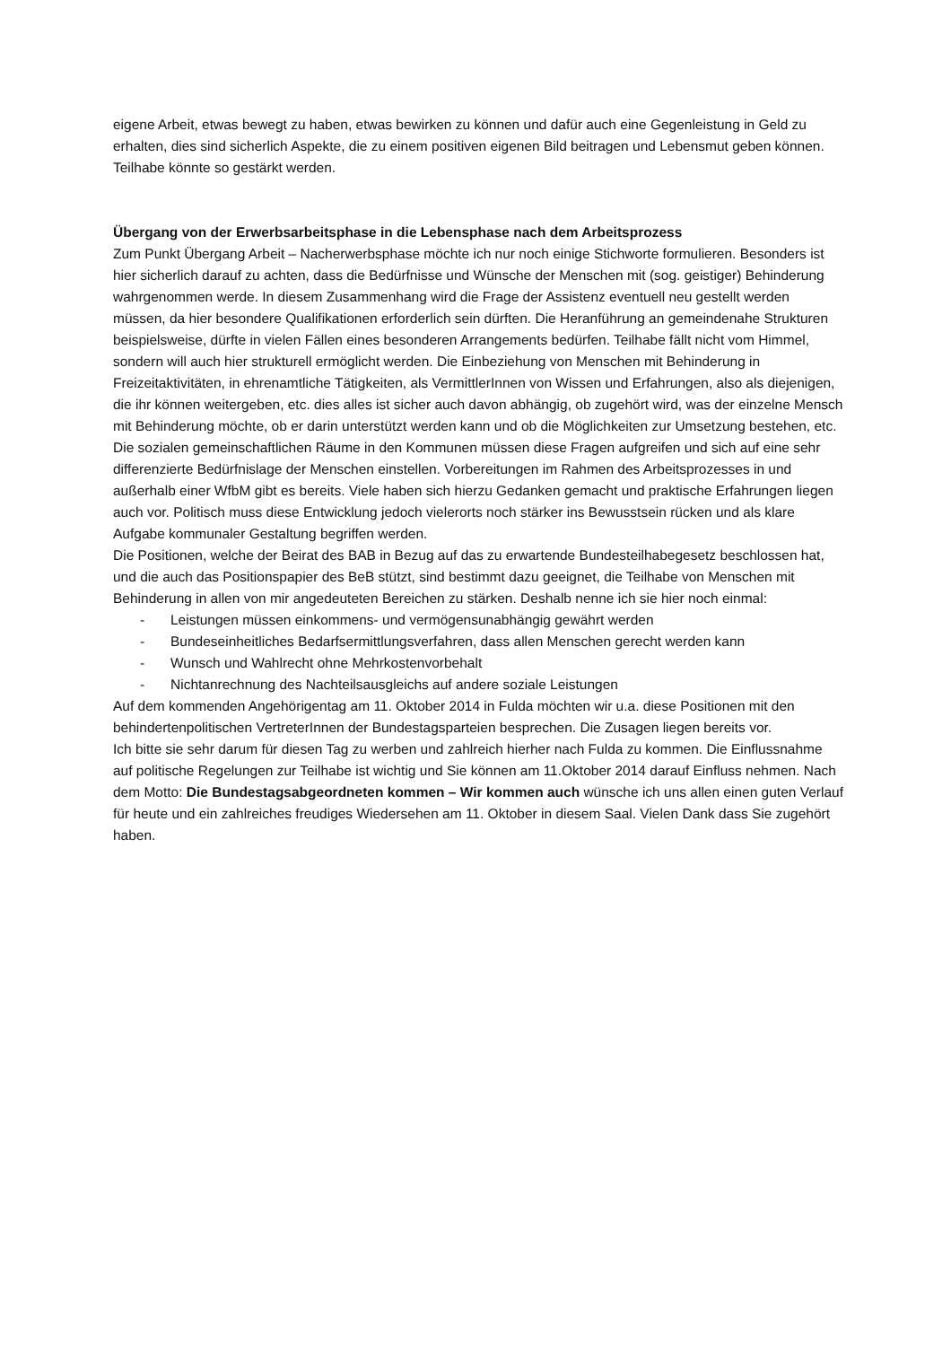eigene Arbeit, etwas bewegt zu haben, etwas bewirken zu können und dafür auch eine Gegenleistung in Geld zu erhalten, dies sind sicherlich Aspekte, die zu einem positiven eigenen Bild beitragen und Lebensmut geben können. Teilhabe könnte so gestärkt werden.
Übergang von der Erwerbsarbeitsphase in die Lebensphase nach dem Arbeitsprozess
Zum Punkt Übergang Arbeit – Nacherwerbsphase möchte ich nur noch einige Stichworte formulieren. Besonders ist hier sicherlich darauf zu achten, dass die Bedürfnisse und Wünsche der Menschen mit (sog. geistiger) Behinderung wahrgenommen werde. In diesem Zusammenhang wird die Frage der Assistenz eventuell neu gestellt werden müssen, da hier besondere Qualifikationen erforderlich sein dürften. Die Heranführung an gemeindenahe Strukturen beispielsweise, dürfte in vielen Fällen eines besonderen Arrangements bedürfen. Teilhabe fällt nicht vom Himmel, sondern will auch hier strukturell ermöglicht werden. Die Einbeziehung von Menschen mit Behinderung in Freizeitaktivitäten, in ehrenamtliche Tätigkeiten, als VermittlerInnen von Wissen und Erfahrungen, also als diejenigen, die ihr können weitergeben, etc. dies alles ist sicher auch davon abhängig, ob zugehört wird, was der einzelne Mensch mit Behinderung möchte, ob er darin unterstützt werden kann und ob die Möglichkeiten zur Umsetzung bestehen, etc. Die sozialen gemeinschaftlichen Räume in den Kommunen müssen diese Fragen aufgreifen und sich auf eine sehr differenzierte Bedürfnislage der Menschen einstellen. Vorbereitungen im Rahmen des Arbeitsprozesses in und außerhalb einer WfbM gibt es bereits. Viele haben sich hierzu Gedanken gemacht und praktische Erfahrungen liegen auch vor. Politisch muss diese Entwicklung jedoch vielerorts noch stärker ins Bewusstsein rücken und als klare Aufgabe kommunaler Gestaltung begriffen werden.
Die Positionen, welche der Beirat des BAB in Bezug auf das zu erwartende Bundesteilhabegesetz beschlossen hat, und die auch das Positionspapier des BeB stützt, sind bestimmt dazu geeignet, die Teilhabe von Menschen mit Behinderung in allen von mir angedeuteten Bereichen zu stärken. Deshalb nenne ich sie hier noch einmal:
- Leistungen müssen einkommens- und vermögensunabhängig gewährt werden
- Bundeseinheitliches Bedarfsermittlungsverfahren, dass allen Menschen gerecht werden kann
- Wunsch und Wahlrecht ohne Mehrkostenvorbehalt
- Nichtanrechnung des Nachteilsausgleichs auf andere soziale Leistungen
Auf dem kommenden Angehörigentag am 11. Oktober 2014 in Fulda möchten wir u.a. diese Positionen mit den behindertenpolitischen VertreterInnen der Bundestagsparteien besprechen. Die Zusagen liegen bereits vor.
Ich bitte sie sehr darum für diesen Tag zu werben und zahlreich hierher nach Fulda zu kommen. Die Einflussnahme auf politische Regelungen zur Teilhabe ist wichtig und Sie können am 11.Oktober 2014 darauf Einfluss nehmen. Nach dem Motto: Die Bundestagsabgeordneten kommen – Wir kommen auch wünsche ich uns allen einen guten Verlauf für heute und ein zahlreiches freudiges Wiedersehen am 11. Oktober in diesem Saal. Vielen Dank dass Sie zugehört haben.